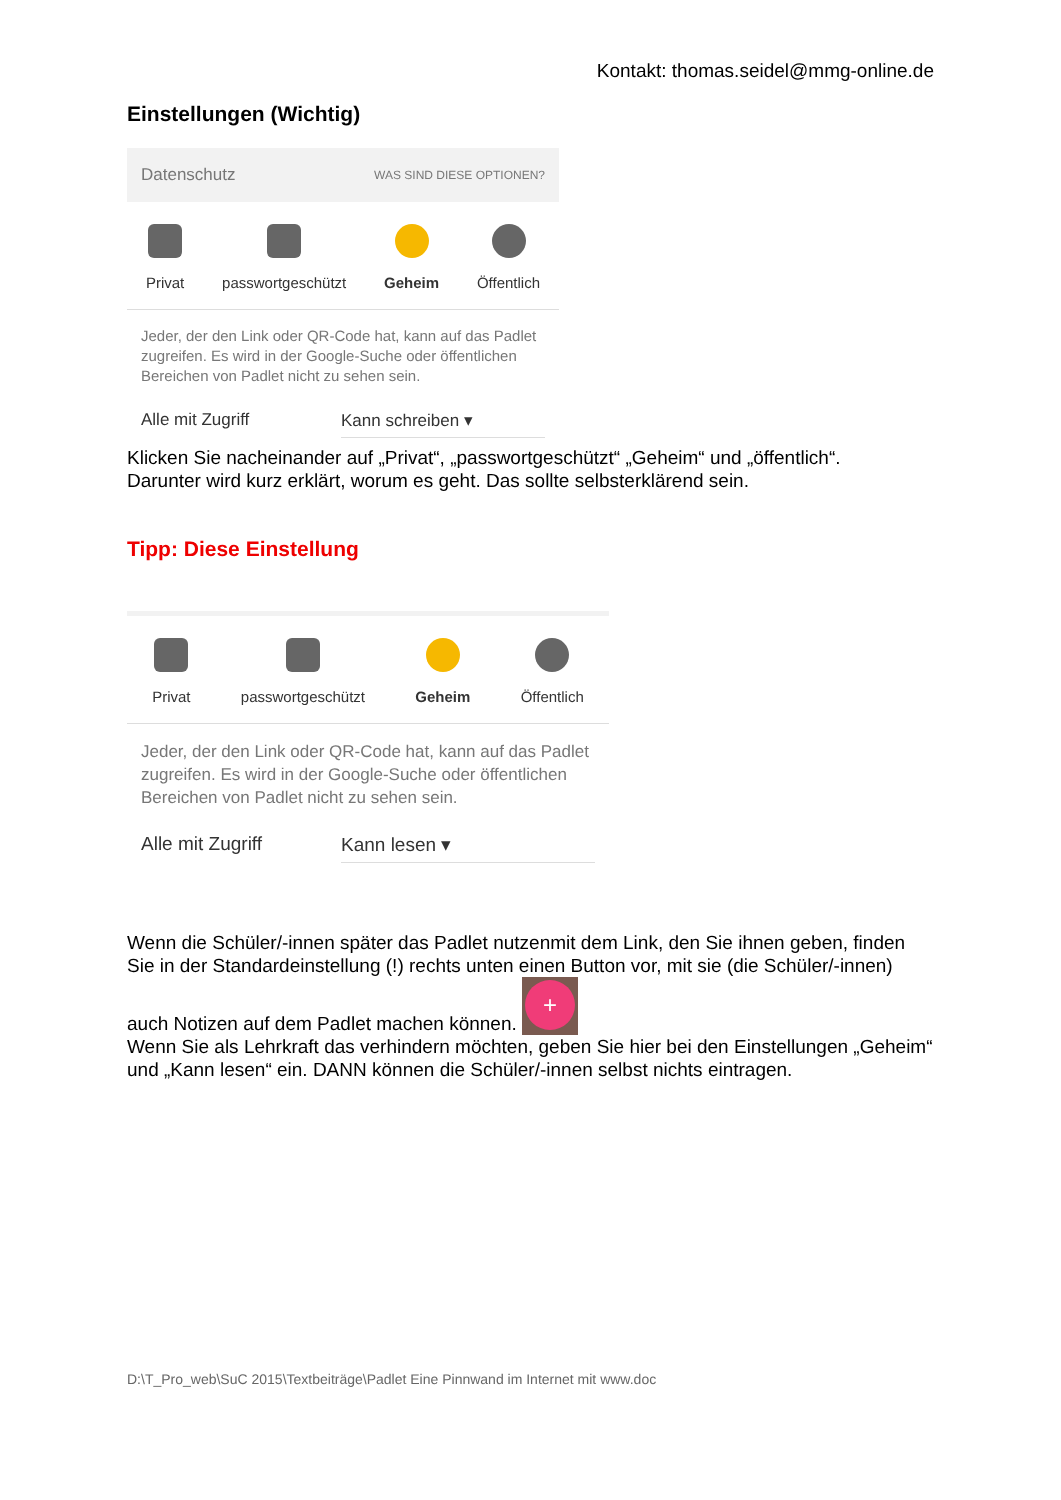Kontakt: thomas.seidel@mmg-online.de
Einstellungen (Wichtig)
Datenschutz WAS SIND DIESE OPTIONEN?
Privat passwortgeschützt Geheim Öffentlich
Jeder, der den Link oder QR-Code hat, kann auf das Padlet zugreifen. Es wird in der Google-Suche oder öffentlichen Bereichen von Padlet nicht zu sehen sein.
Alle mit Zugriff Kann schreiben ▾
Klicken Sie nacheinander auf „Privat“, „passwortgeschützt“ „Geheim“ und „öffentlich“.
Darunter wird kurz erklärt, worum es geht. Das sollte selbsterklärend sein.
Tipp: Diese Einstellung
Privat passwortgeschützt Geheim Öffentlich
Jeder, der den Link oder QR-Code hat, kann auf das Padlet zugreifen. Es wird in der Google-Suche oder öffentlichen Bereichen von Padlet nicht zu sehen sein.
Alle mit Zugriff Kann lesen ▾
Wenn die Schüler/-innen später das Padlet nutzenmit dem Link, den Sie ihnen geben, finden Sie in der Standardeinstellung (!) rechts unten einen Button vor, mit sie (die Schüler/-innen)
auch Notizen auf dem Padlet machen können. +
Wenn Sie als Lehrkraft das verhindern möchten, geben Sie hier bei den Einstellungen „Geheim“ und „Kann lesen“ ein. DANN können die Schüler/-innen selbst nichts eintragen.
D:\T_Pro_web\SuC 2015\Textbeiträge\Padlet Eine Pinnwand im Internet mit www.doc